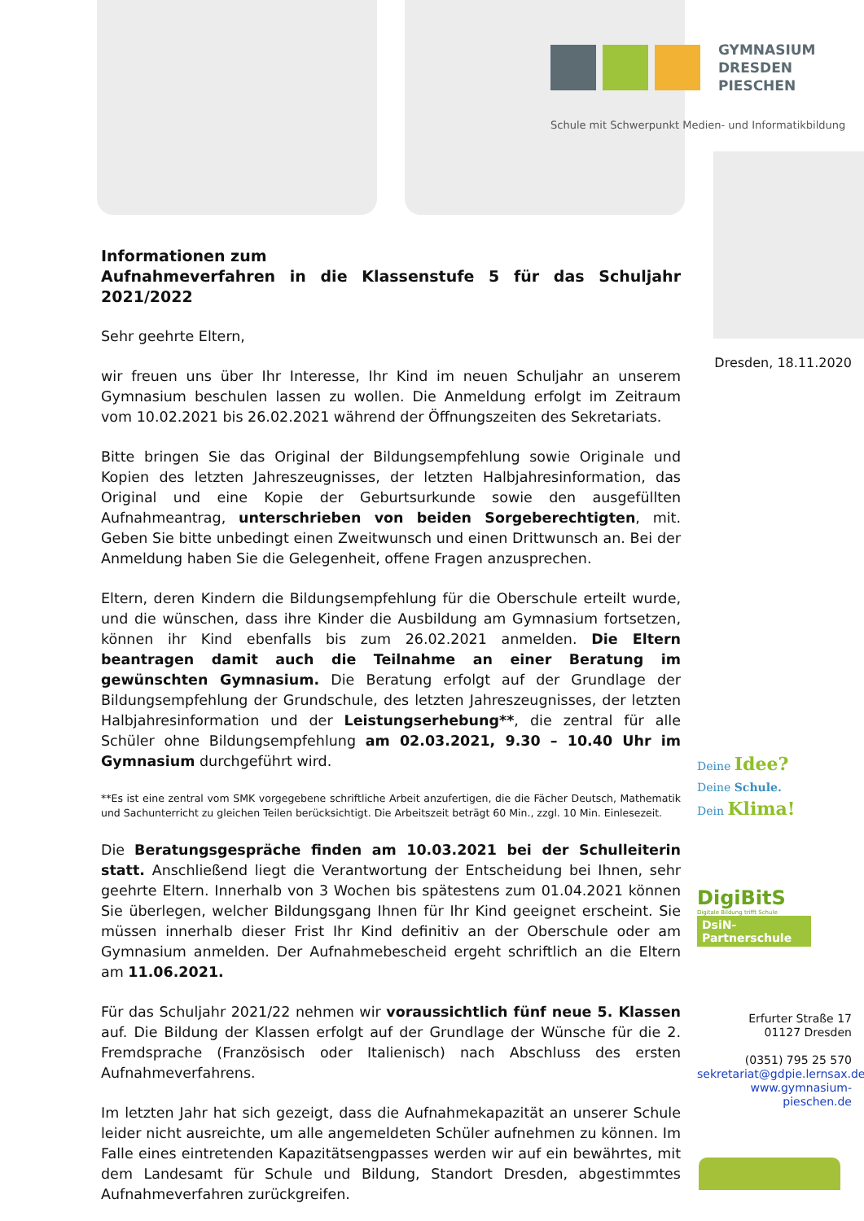GYMNASIUM
DRESDEN
PIESCHEN
Schule mit Schwerpunkt Medien- und Informatikbildung
Informationen zum
Aufnahmeverfahren in die Klassenstufe 5 für das Schuljahr 2021/2022
Sehr geehrte Eltern,
wir freuen uns über Ihr Interesse, Ihr Kind im neuen Schuljahr an unserem Gymnasium beschulen lassen zu wollen. Die Anmeldung erfolgt im Zeitraum vom 10.02.2021 bis 26.02.2021 während der Öffnungszeiten des Sekretariats.
Bitte bringen Sie das Original der Bildungsempfehlung sowie Originale und Kopien des letzten Jahreszeugnisses, der letzten Halbjahresinformation, das Original und eine Kopie der Geburtsurkunde sowie den ausgefüllten Aufnahmeantrag, unterschrieben von beiden Sorgeberechtigten, mit. Geben Sie bitte unbedingt einen Zweitwunsch und einen Drittwunsch an. Bei der Anmeldung haben Sie die Gelegenheit, offene Fragen anzusprechen.
Eltern, deren Kindern die Bildungsempfehlung für die Oberschule erteilt wurde, und die wünschen, dass ihre Kinder die Ausbildung am Gymnasium fortsetzen, können ihr Kind ebenfalls bis zum 26.02.2021 anmelden. Die Eltern beantragen damit auch die Teilnahme an einer Beratung im gewünschten Gymnasium. Die Beratung erfolgt auf der Grundlage der Bildungsempfehlung der Grundschule, des letzten Jahreszeugnisses, der letzten Halbjahresinformation und der Leistungserhebung**, die zentral für alle Schüler ohne Bildungsempfehlung am 02.03.2021, 9.30 – 10.40 Uhr im Gymnasium durchgeführt wird.
**Es ist eine zentral vom SMK vorgegebene schriftliche Arbeit anzufertigen, die die Fächer Deutsch, Mathematik und Sachunterricht zu gleichen Teilen berücksichtigt. Die Arbeitszeit beträgt 60 Min., zzgl. 10 Min. Einlesezeit.
Die Beratungsgespräche finden am 10.03.2021 bei der Schulleiterin statt. Anschließend liegt die Verantwortung der Entscheidung bei Ihnen, sehr geehrte Eltern. Innerhalb von 3 Wochen bis spätestens zum 01.04.2021 können Sie überlegen, welcher Bildungsgang Ihnen für Ihr Kind geeignet erscheint. Sie müssen innerhalb dieser Frist Ihr Kind definitiv an der Oberschule oder am Gymnasium anmelden. Der Aufnahmebescheid ergeht schriftlich an die Eltern am 11.06.2021.
Für das Schuljahr 2021/22 nehmen wir voraussichtlich fünf neue 5. Klassen auf. Die Bildung der Klassen erfolgt auf der Grundlage der Wünsche für die 2. Fremdsprache (Französisch oder Italienisch) nach Abschluss des ersten Aufnahmeverfahrens.
Im letzten Jahr hat sich gezeigt, dass die Aufnahmekapazität an unserer Schule leider nicht ausreichte, um alle angemeldeten Schüler aufnehmen zu können. Im Falle eines eintretenden Kapazitätsengpasses werden wir auf ein bewährtes, mit dem Landesamt für Schule und Bildung, Standort Dresden, abgestimmtes Aufnahmeverfahren zurückgreifen.
Dresden, 18.11.2020
Deine Idee?
Deine Schule.
Dein Klima!
DigiBitS
Digitale Bildung trifft Schule
DsiN-Partnerschule
Erfurter Straße 17
01127 Dresden
(0351) 795 25 570
sekretariat@gdpie.lernsax.de
www.gymnasium-pieschen.de